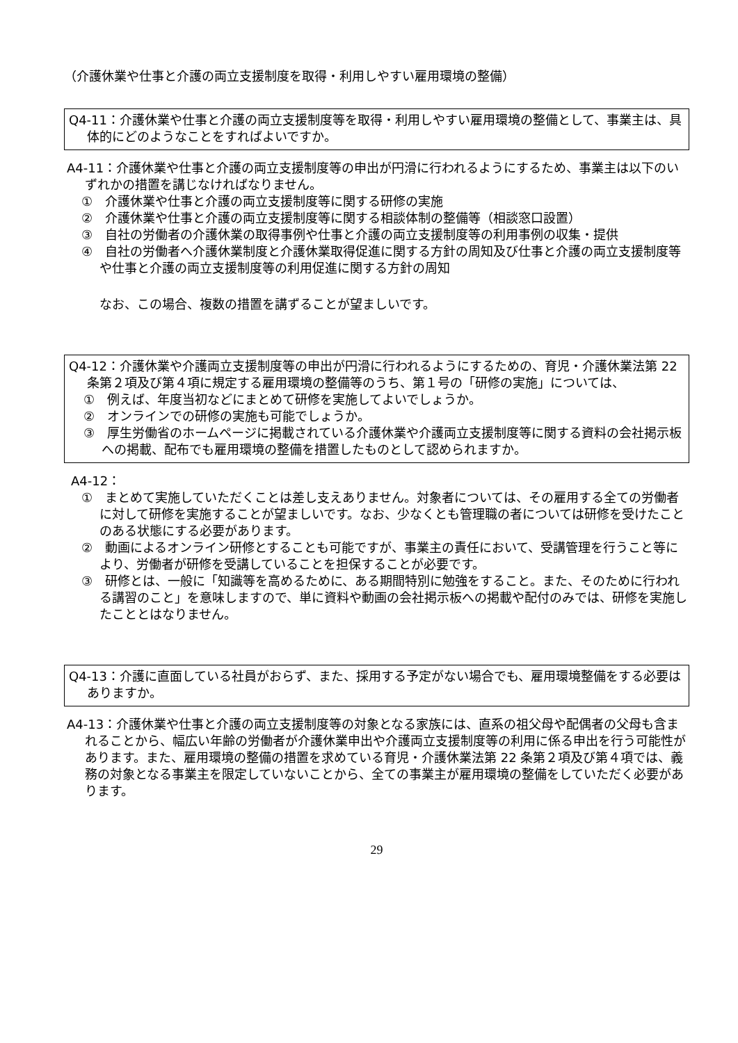（介護休業や仕事と介護の両立支援制度を取得・利用しやすい雇用環境の整備）
Q4-11：介護休業や仕事と介護の両立支援制度等を取得・利用しやすい雇用環境の整備として、事業主は、具体的にどのようなことをすればよいですか。
A4-11：介護休業や仕事と介護の両立支援制度等の申出が円滑に行われるようにするため、事業主は以下のいずれかの措置を講じなければなりません。
①　介護休業や仕事と介護の両立支援制度等に関する研修の実施
②　介護休業や仕事と介護の両立支援制度等に関する相談体制の整備等（相談窓口設置）
③　自社の労働者の介護休業の取得事例や仕事と介護の両立支援制度等の利用事例の収集・提供
④　自社の労働者へ介護休業制度と介護休業取得促進に関する方針の周知及び仕事と介護の両立支援制度等や仕事と介護の両立支援制度等の利用促進に関する方針の周知
なお、この場合、複数の措置を講ずることが望ましいです。
Q4-12：介護休業や介護両立支援制度等の申出が円滑に行われるようにするための、育児・介護休業法第 22 条第２項及び第４項に規定する雇用環境の整備等のうち、第１号の「研修の実施」については、
①　例えば、年度当初などにまとめて研修を実施してよいでしょうか。
②　オンラインでの研修の実施も可能でしょうか。
③　厚生労働省のホームページに掲載されている介護休業や介護両立支援制度等に関する資料の会社掲示板への掲載、配布でも雇用環境の整備を措置したものとして認められますか。
A4-12：
①　まとめて実施していただくことは差し支えありません。対象者については、その雇用する全ての労働者に対して研修を実施することが望ましいです。なお、少なくとも管理職の者については研修を受けたことのある状態にする必要があります。
②　動画によるオンライン研修とすることも可能ですが、事業主の責任において、受講管理を行うこと等により、労働者が研修を受講していることを担保することが必要です。
③　研修とは、一般に「知識等を高めるために、ある期間特別に勉強をすること。また、そのために行われる講習のこと」を意味しますので、単に資料や動画の会社掲示板への掲載や配付のみでは、研修を実施したこととはなりません。
Q4-13：介護に直面している社員がおらず、また、採用する予定がない場合でも、雇用環境整備をする必要はありますか。
A4-13：介護休業や仕事と介護の両立支援制度等の対象となる家族には、直系の祖父母や配偶者の父母も含まれることから、幅広い年齢の労働者が介護休業申出や介護両立支援制度等の利用に係る申出を行う可能性があります。また、雇用環境の整備の措置を求めている育児・介護休業法第 22 条第２項及び第４項では、義務の対象となる事業主を限定していないことから、全ての事業主が雇用環境の整備をしていただく必要があります。
29